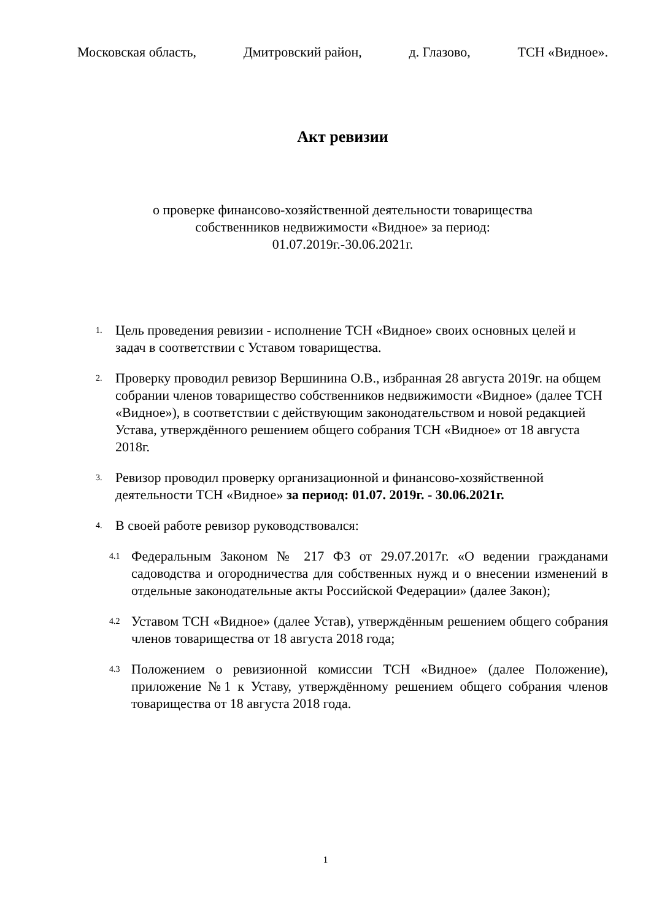Московская область, Дмитровский район, д. Глазово, ТСН «Видное».
Акт ревизии
о проверке финансово-хозяйственной деятельности товарищества
собственников недвижимости «Видное» за период:
01.07.2019г.-30.06.2021г.
1. Цель проведения ревизии - исполнение ТСН «Видное» своих основных целей и задач в соответствии с Уставом товарищества.
2. Проверку проводил ревизор Вершинина О.В., избранная 28 августа 2019г. на общем собрании членов товарищество собственников недвижимости «Видное» (далее ТСН «Видное»), в соответствии с действующим законодательством и новой редакцией Устава, утверждённого решением общего собрания ТСН «Видное» от 18 августа 2018г.
3. Ревизор проводил проверку организационной и финансово-хозяйственной деятельности ТСН «Видное» за период: 01.07. 2019г. - 30.06.2021г.
4. В своей работе ревизор руководствовался:
4.1 Федеральным Законом № 217 ФЗ от 29.07.2017г. «О ведении гражданами садоводства и огородничества для собственных нужд и о внесении изменений в отдельные законодательные акты Российской Федерации» (далее Закон);
4.2 Уставом ТСН «Видное» (далее Устав), утверждённым решением общего собрания членов товарищества от 18 августа 2018 года;
4.3 Положением о ревизионной комиссии ТСН «Видное» (далее Положение), приложение №1 к Уставу, утверждённому решением общего собрания членов товарищества от 18 августа 2018 года.
1